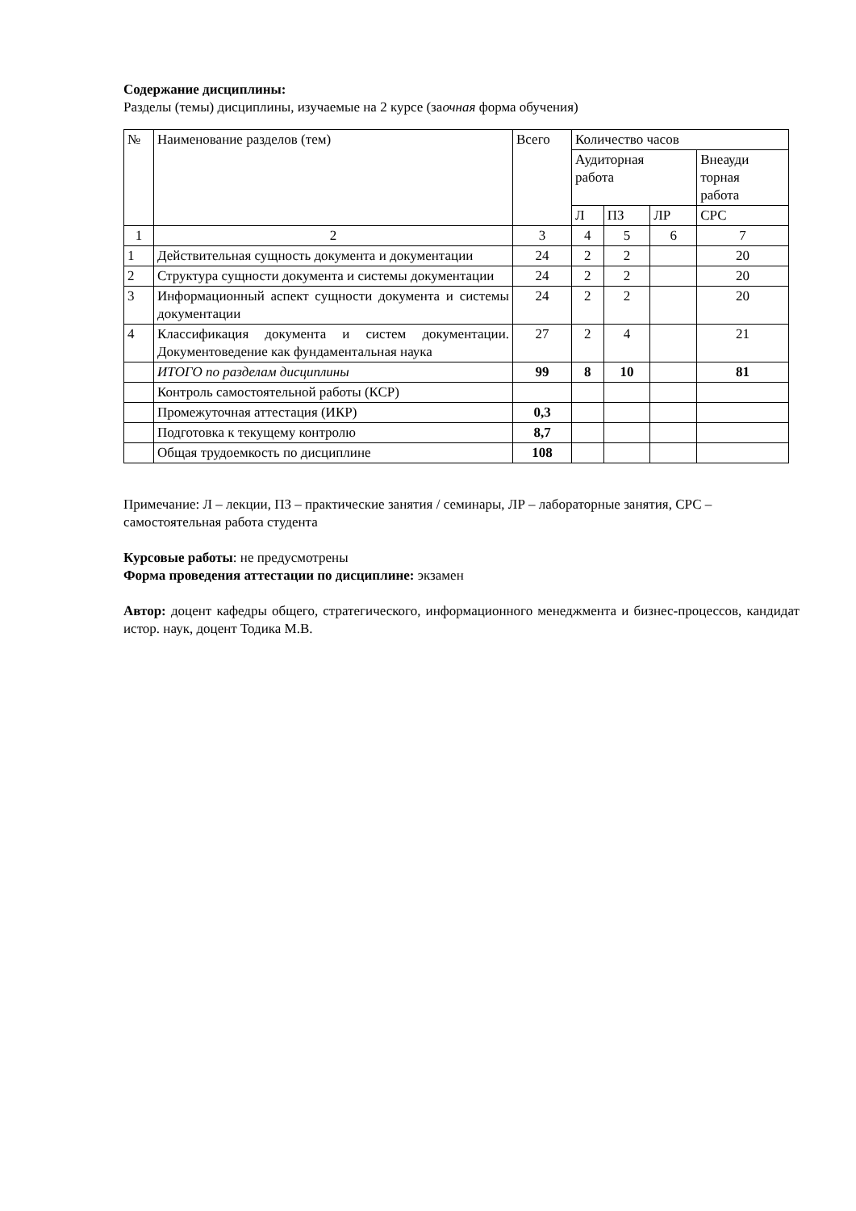Содержание дисциплины:
Разделы (темы) дисциплины, изучаемые на 2 курсе (заочная форма обучения)
| № | Наименование разделов (тем) | Всего | Количество часов | | | |
| --- | --- | --- | --- | --- | --- | --- |
| | | | Аудиторная работа | | | Внеауди торная работа |
| | | | Л | ПЗ | ЛР | СРС |
| 1 | 2 | 3 | 4 | 5 | 6 | 7 |
| 1 | Действительная сущность документа и документации | 24 | 2 | 2 | | 20 |
| 2 | Структура сущности документа и системы документации | 24 | 2 | 2 | | 20 |
| 3 | Информационный аспект сущности документа и системы документации | 24 | 2 | 2 | | 20 |
| 4 | Классификация документа и систем документации. Документоведение как фундаментальная наука | 27 | 2 | 4 | | 21 |
| | ИТОГО по разделам дисциплины | 99 | 8 | 10 | | 81 |
| | Контроль самостоятельной работы (КСР) | | | | | |
| | Промежуточная аттестация (ИКР) | 0,3 | | | | |
| | Подготовка к текущему контролю | 8,7 | | | | |
| | Общая трудоемкость по дисциплине | 108 | | | | |
Примечание: Л – лекции, ПЗ – практические занятия / семинары, ЛР – лабораторные занятия, СРС – самостоятельная работа студента
Курсовые работы: не предусмотрены
Форма проведения аттестации по дисциплине: экзамен
Автор: доцент кафедры общего, стратегического, информационного менеджмента и бизнес-процессов, кандидат истор. наук, доцент Тодика М.В.